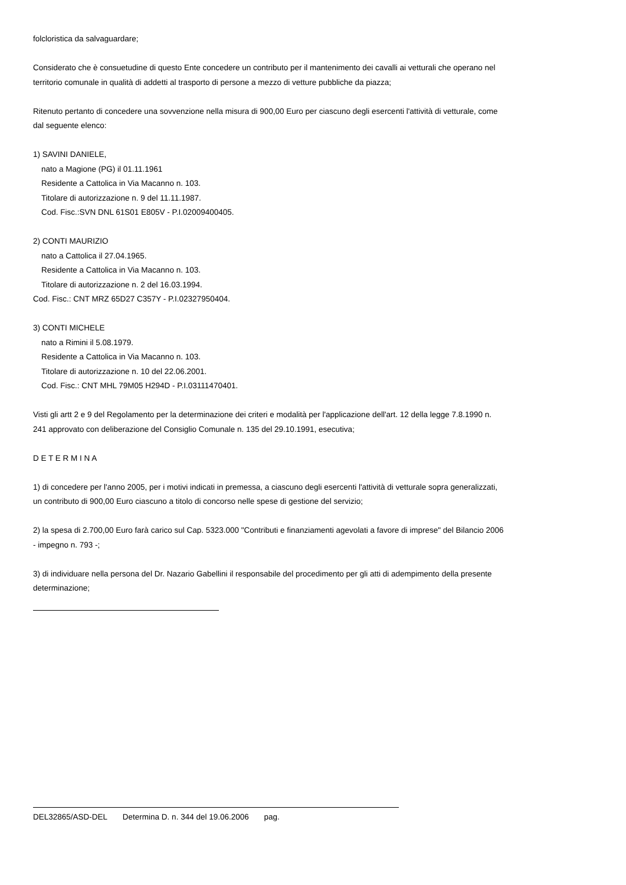folcloristica da salvaguardare;
Considerato che è consuetudine di questo Ente concedere un contributo per il mantenimento dei cavalli ai vetturali che operano nel territorio comunale in qualità di addetti al trasporto di persone a mezzo di vetture pubbliche da piazza;
Ritenuto pertanto di concedere una sovvenzione nella misura di 900,00 Euro per ciascuno degli esercenti l'attività di vetturale, come dal seguente elenco:
1) SAVINI DANIELE,
nato a Magione (PG) il 01.11.1961
Residente a Cattolica in Via Macanno n. 103.
Titolare di autorizzazione n. 9 del 11.11.1987.
Cod. Fisc.:SVN DNL 61S01 E805V - P.I.02009400405.
2) CONTI MAURIZIO
nato a Cattolica il 27.04.1965.
Residente a Cattolica in Via Macanno n. 103.
Titolare di autorizzazione n. 2 del 16.03.1994.
Cod. Fisc.: CNT MRZ 65D27 C357Y - P.I.02327950404.
3) CONTI MICHELE
nato a Rimini il 5.08.1979.
Residente a Cattolica in Via Macanno n. 103.
Titolare di autorizzazione n. 10 del 22.06.2001.
Cod. Fisc.: CNT MHL 79M05 H294D - P.I.03111470401.
Visti gli artt 2 e 9 del Regolamento per la determinazione dei criteri e modalità per l'applicazione dell'art. 12 della legge 7.8.1990 n. 241 approvato con deliberazione del Consiglio Comunale n. 135 del 29.10.1991, esecutiva;
D E T E R M I N A
1) di concedere per l'anno 2005, per i motivi indicati in premessa, a ciascuno degli esercenti l'attività di vetturale sopra generalizzati, un contributo di 900,00 Euro ciascuno a titolo di concorso nelle spese di gestione del servizio;
2) la spesa di 2.700,00 Euro farà carico sul Cap. 5323.000 "Contributi e finanziamenti agevolati a favore di imprese" del Bilancio 2006 - impegno n. 793 -;
3) di individuare nella persona del Dr. Nazario Gabellini il responsabile del procedimento per gli atti di adempimento della presente determinazione;
DEL32865/ASD-DEL Determina D. n. 344 del 19.06.2006 pag.